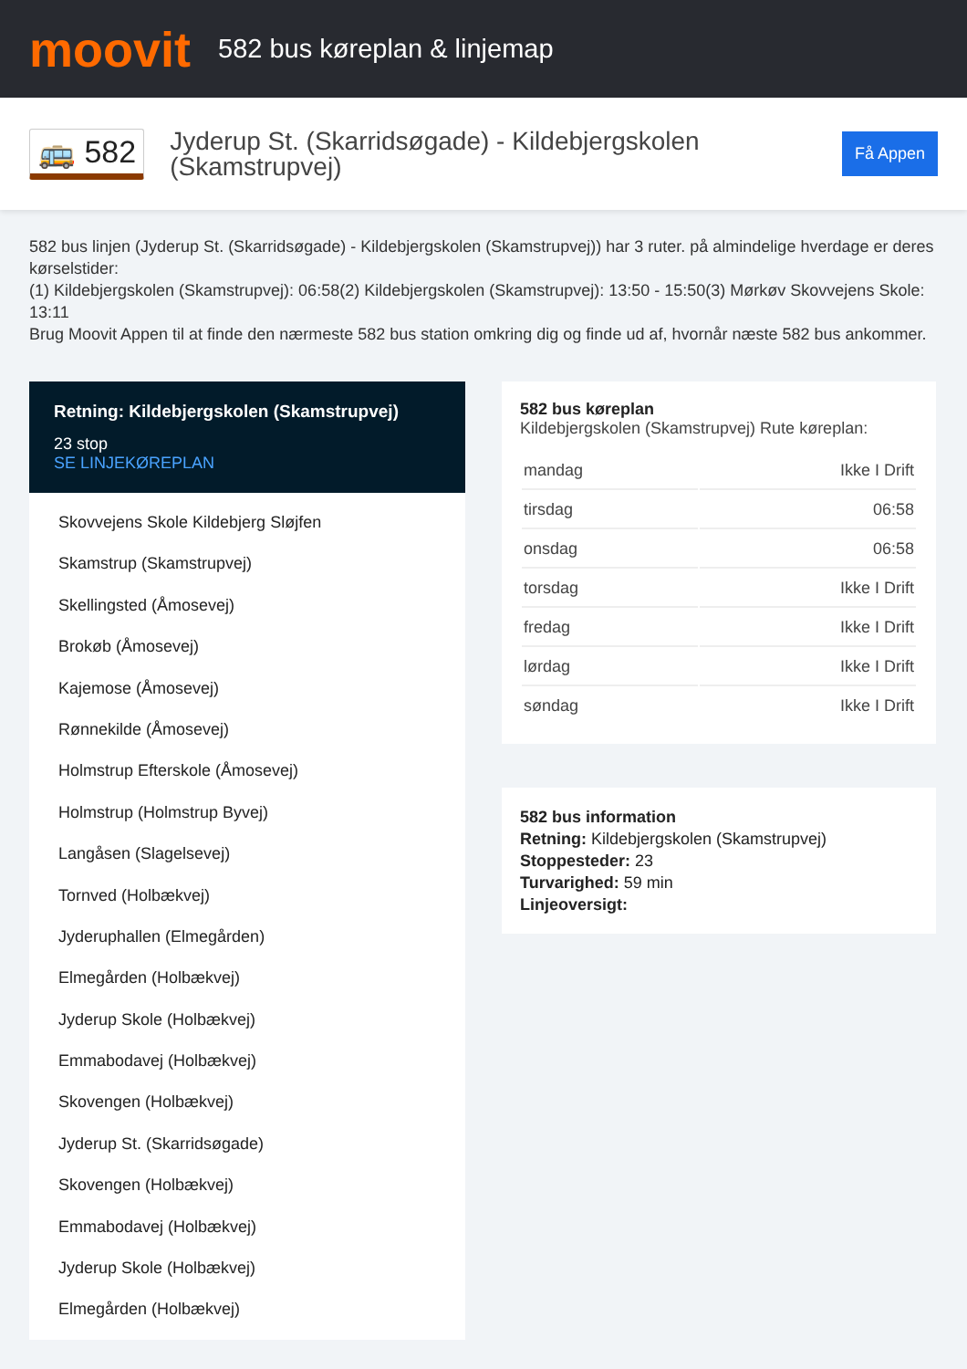moovit
582 bus køreplan & linjemap
🚌 582
Jyderup St. (Skarridsøgade) - Kildebjergskolen (Skamstrupvej)
Få Appen
582 bus linjen (Jyderup St. (Skarridsøgade) - Kildebjergskolen (Skamstrupvej)) har 3 ruter. på almindelige hverdage er deres kørselstider:
(1) Kildebjergskolen (Skamstrupvej): 06:58(2) Kildebjergskolen (Skamstrupvej): 13:50 - 15:50(3) Mørkøv Skovvejens Skole: 13:11
Brug Moovit Appen til at finde den nærmeste 582 bus station omkring dig og finde ud af, hvornår næste 582 bus ankommer.
Retning: Kildebjergskolen (Skamstrupvej)
23 stop
SE LINJEKØREPLAN
Skovvejens Skole Kildebjerg Sløjfen
Skamstrup (Skamstrupvej)
Skellingsted (Åmosevej)
Brokøb (Åmosevej)
Kajemose (Åmosevej)
Rønnekilde (Åmosevej)
Holmstrup Efterskole (Åmosevej)
Holmstrup (Holmstrup Byvej)
Langåsen (Slagelsevej)
Tornved (Holbækvej)
Jyderuphallen (Elmegården)
Elmegården (Holbækvej)
Jyderup Skole (Holbækvej)
Emmabodavej (Holbækvej)
Skovengen (Holbækvej)
Jyderup St. (Skarridsøgade)
Skovengen (Holbækvej)
Emmabodavej (Holbækvej)
Jyderup Skole (Holbækvej)
Elmegården (Holbækvej)
582 bus køreplan
Kildebjergskolen (Skamstrupvej) Rute køreplan:
| mandag | Ikke I Drift |
| tirsdag | 06:58 |
| onsdag | 06:58 |
| torsdag | Ikke I Drift |
| fredag | Ikke I Drift |
| lørdag | Ikke I Drift |
| søndag | Ikke I Drift |
582 bus information
Retning: Kildebjergskolen (Skamstrupvej)
Stoppesteder: 23
Turvarighed: 59 min
Linjeoversigt: